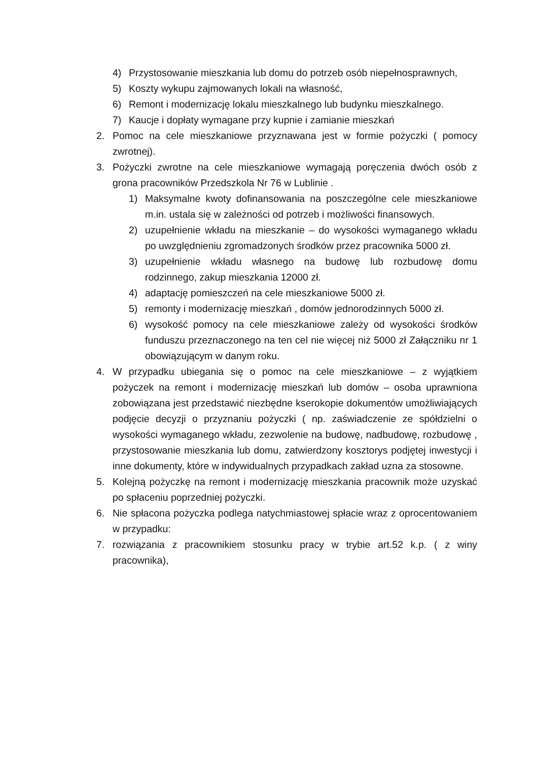4) Przystosowanie mieszkania lub domu do potrzeb osób niepełnosprawnych,
5) Koszty wykupu zajmowanych lokali na własność,
6) Remont i modernizację lokalu mieszkalnego lub budynku mieszkalnego.
7) Kaucje i dopłaty wymagane przy kupnie i zamianie mieszkań
2. Pomoc na cele mieszkaniowe przyznawana jest w formie pożyczki ( pomocy zwrotnej).
3. Pożyczki zwrotne na cele mieszkaniowe wymagają poręczenia dwóch osób z grona pracowników Przedszkola Nr 76 w Lublinie .
1) Maksymalne kwoty dofinansowania na poszczególne cele mieszkaniowe m.in. ustala się w zależności od potrzeb i możliwości finansowych.
2) uzupełnienie wkładu na mieszkanie – do wysokości wymaganego wkładu po uwzględnieniu zgromadzonych środków przez pracownika 5000 zł.
3) uzupełnienie wkładu własnego na budowę lub rozbudowę domu rodzinnego, zakup mieszkania 12000 zł.
4) adaptację pomieszczeń na cele mieszkaniowe 5000 zł.
5) remonty i modernizację mieszkań , domów jednorodzinnych 5000 zł.
6) wysokość pomocy na cele mieszkaniowe zależy od wysokości środków funduszu przeznaczonego na ten cel nie więcej niż 5000 zł Załączniku nr 1 obowiązującym w danym roku.
4. W przypadku ubiegania się o pomoc na cele mieszkaniowe – z wyjątkiem pożyczek na remont i modernizację mieszkań lub domów – osoba uprawniona zobowiązana jest przedstawić niezbędne kserokopie dokumentów umożliwiających podjęcie decyzji o przyznaniu pożyczki ( np. zaświadczenie ze spółdzielni o wysokości wymaganego wkładu, zezwolenie na budowę, nadbudowę, rozbudowę , przystosowanie mieszkania lub domu, zatwierdzony kosztorys podjętej inwestycji i inne dokumenty, które w indywidualnych przypadkach zakład uzna za stosowne.
5. Kolejną pożyczkę na remont i modernizację mieszkania pracownik może uzyskać po spłaceniu poprzedniej pożyczki.
6. Nie spłacona pożyczka podlega natychmiastowej spłacie wraz z oprocentowaniem w przypadku:
7. rozwiązania z pracownikiem stosunku pracy w trybie art.52 k.p. ( z winy pracownika),